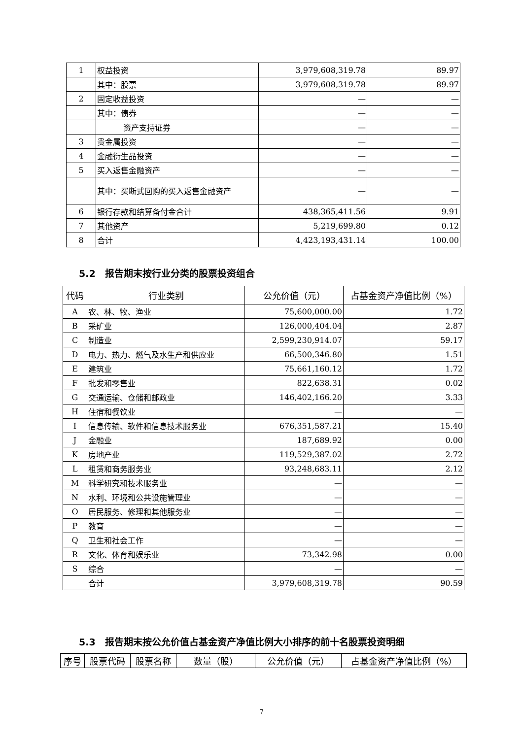| 1 | 权益投资 | 3,979,608,319.78 | 89.97 |
| | 其中：股票 | 3,979,608,319.78 | 89.97 |
| 2 | 固定收益投资 | — | — |
| | 其中：债券 | — | — |
| | 资产支持证券 | — | — |
| 3 | 贵金属投资 | — | — |
| 4 | 金融衍生品投资 | — | — |
| 5 | 买入返售金融资产 | — | — |
| | 其中：买断式回购的买入返售金融资产 | — | — |
| 6 | 银行存款和结算备付金合计 | 438,365,411.56 | 9.91 |
| 7 | 其他资产 | 5,219,699.80 | 0.12 |
| 8 | 合计 | 4,423,193,431.14 | 100.00 |
5.2　报告期末按行业分类的股票投资组合
| 代码 | 行业类别 | 公允价值（元） | 占基金资产净值比例（%） |
| --- | --- | --- | --- |
| A | 农、林、牧、渔业 | 75,600,000.00 | 1.72 |
| B | 采矿业 | 126,000,404.04 | 2.87 |
| C | 制造业 | 2,599,230,914.07 | 59.17 |
| D | 电力、热力、燃气及水生产和供应业 | 66,500,346.80 | 1.51 |
| E | 建筑业 | 75,661,160.12 | 1.72 |
| F | 批发和零售业 | 822,638.31 | 0.02 |
| G | 交通运输、仓储和邮政业 | 146,402,166.20 | 3.33 |
| H | 住宿和餐饮业 | — | — |
| I | 信息传输、软件和信息技术服务业 | 676,351,587.21 | 15.40 |
| J | 金融业 | 187,689.92 | 0.00 |
| K | 房地产业 | 119,529,387.02 | 2.72 |
| L | 租赁和商务服务业 | 93,248,683.11 | 2.12 |
| M | 科学研究和技术服务业 | — | — |
| N | 水利、环境和公共设施管理业 | — | — |
| O | 居民服务、修理和其他服务业 | — | — |
| P | 教育 | — | — |
| Q | 卫生和社会工作 | — | — |
| R | 文化、体育和娱乐业 | 73,342.98 | 0.00 |
| S | 综合 | — | — |
| | 合计 | 3,979,608,319.78 | 90.59 |
5.3　报告期末按公允价值占基金资产净值比例大小排序的前十名股票投资明细
| 序号 | 股票代码 | 股票名称 | 数量（股） | 公允价值（元） | 占基金资产净值比例（%） |
| --- | --- | --- | --- | --- | --- |
7